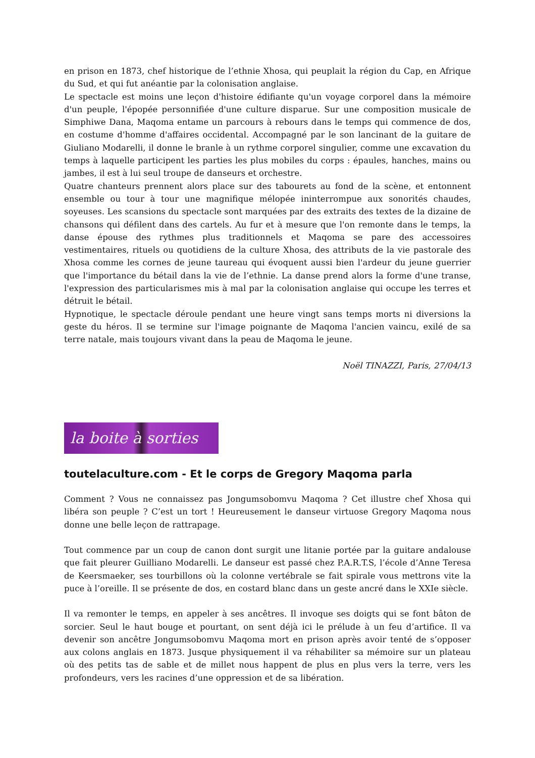en prison en 1873, chef historique de l’ethnie Xhosa, qui peuplait la région du Cap, en Afrique du Sud, et qui fut anéantie par la colonisation anglaise.
Le spectacle est moins une leçon d'histoire édifiante qu'un voyage corporel dans la mémoire d'un peuple, l'épopée personnifiée d'une culture disparue. Sur une composition musicale de Simphiwe Dana, Maqoma entame un parcours à rebours dans le temps qui commence de dos, en costume d'homme d'affaires occidental. Accompagné par le son lancinant de la guitare de Giuliano Modarelli, il donne le branle à un rythme corporel singulier, comme une excavation du temps à laquelle participent les parties les plus mobiles du corps : épaules, hanches, mains ou jambes, il est à lui seul troupe de danseurs et orchestre.
Quatre chanteurs prennent alors place sur des tabourets au fond de la scène, et entonnent ensemble ou tour à tour une magnifique mélopée ininterrompue aux sonorités chaudes, soyeuses. Les scansions du spectacle sont marquées par des extraits des textes de la dizaine de chansons qui défilent dans des cartels. Au fur et à mesure que l'on remonte dans le temps, la danse épouse des rythmes plus traditionnels et Maqoma se pare des accessoires vestimentaires, rituels ou quotidiens de la culture Xhosa, des attributs de la vie pastorale des Xhosa comme les cornes de jeune taureau qui évoquent aussi bien l'ardeur du jeune guerrier que l'importance du bétail dans la vie de l’ethnie. La danse prend alors la forme d'une transe, l'expression des particularismes mis à mal par la colonisation anglaise qui occupe les terres et détruit le bétail.
Hypnotique, le spectacle déroule pendant une heure vingt sans temps morts ni diversions la geste du héros. Il se termine sur l'image poignante de Maqoma l'ancien vaincu, exilé de sa terre natale, mais toujours vivant dans la peau de Maqoma le jeune.
Noël TINAZZI, Paris, 27/04/13
la boite à sorties
toutelaculture.com - Et le corps de Gregory Maqoma parla
Comment ? Vous ne connaissez pas Jongumsobomvu Maqoma ? Cet illustre chef Xhosa qui libéra son peuple ? C’est un tort ! Heureusement le danseur virtuose Gregory Maqoma nous donne une belle leçon de rattrapage.
Tout commence par un coup de canon dont surgit une litanie portée par la guitare andalouse que fait pleurer Guilliano Modarelli. Le danseur est passé chez P.A.R.T.S, l’école d’Anne Teresa de Keersmaeker, ses tourbillons où la colonne vertébrale se fait spirale vous mettrons vite la puce à l’oreille. Il se présente de dos, en costard blanc dans un geste ancré dans le XXIe siècle.
Il va remonter le temps, en appeler à ses ancêtres. Il invoque ses doigts qui se font bâton de sorcier. Seul le haut bouge et pourtant, on sent déjà ici le prélude à un feu d’artifice. Il va devenir son ancêtre Jongumsobomvu Maqoma mort en prison après avoir tenté de s’opposer aux colons anglais en 1873. Jusque physiquement il va réhabiliter sa mémoire sur un plateau où des petits tas de sable et de millet nous happent de plus en plus vers la terre, vers les profondeurs, vers les racines d’une oppression et de sa libération.